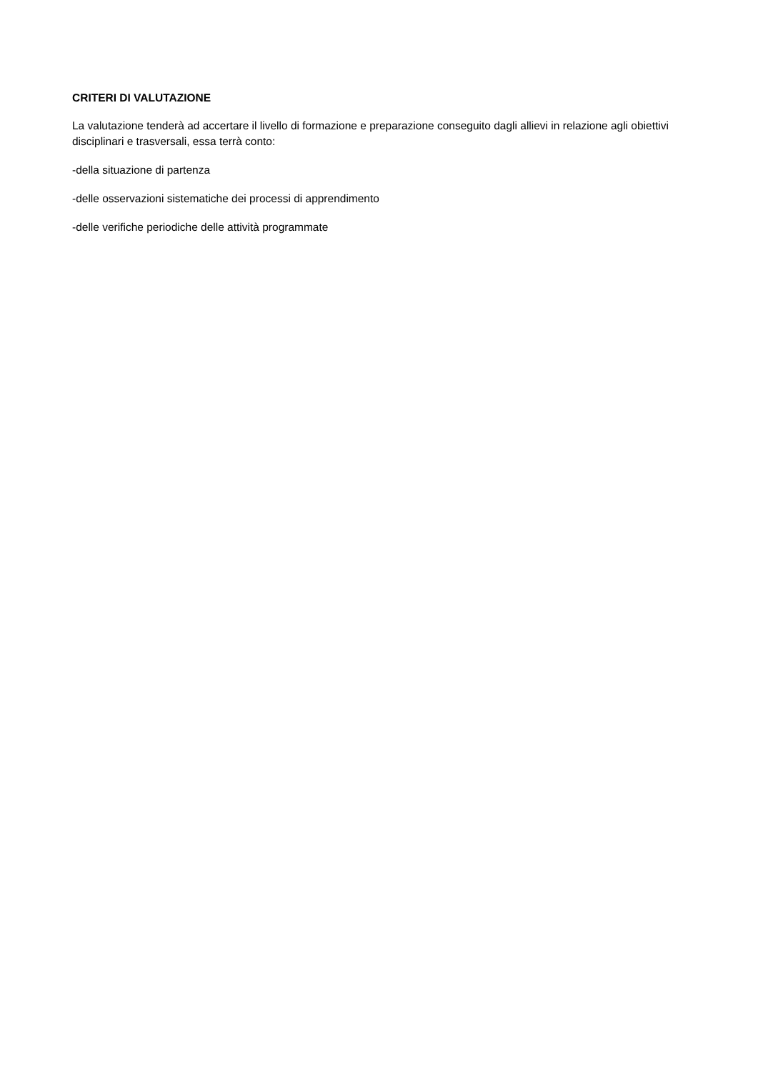CRITERI DI VALUTAZIONE
La valutazione tenderà ad accertare il livello di formazione e preparazione conseguito dagli allievi in relazione agli obiettivi disciplinari e trasversali, essa terrà conto:
-della situazione di partenza
-delle osservazioni sistematiche dei processi di apprendimento
-delle verifiche periodiche delle attività programmate